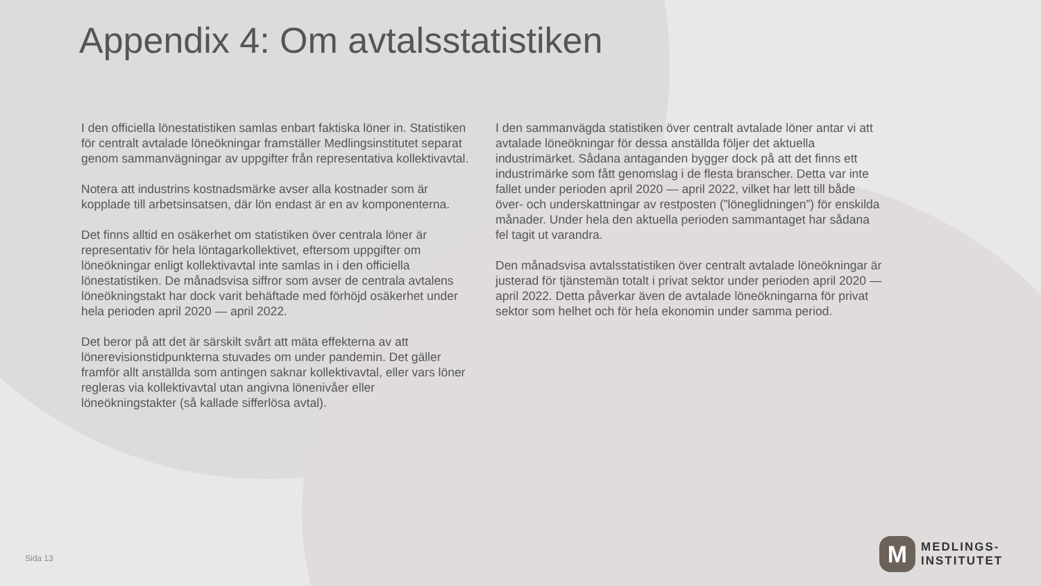Appendix 4: Om avtalsstatistiken
I den officiella lönestatistiken samlas enbart faktiska löner in. Statistiken för centralt avtalade löneökningar framställer Medlingsinstitutet separat genom sammanvägningar av uppgifter från representativa kollektivavtal.
Notera att industrins kostnadsmärke avser alla kostnader som är kopplade till arbetsinsatsen, där lön endast är en av komponenterna.
Det finns alltid en osäkerhet om statistiken över centrala löner är representativ för hela löntagarkollektivet, eftersom uppgifter om löneökningar enligt kollektivavtal inte samlas in i den officiella lönestatistiken. De månadsvisa siffror som avser de centrala avtalens löneökningstakt har dock varit behäftade med förhöjd osäkerhet under hela perioden april 2020 — april 2022.
Det beror på att det är särskilt svårt att mäta effekterna av att lönerevisionstidpunkterna stuvades om under pandemin. Det gäller framför allt anställda som antingen saknar kollektivavtal, eller vars löner regleras via kollektivavtal utan angivna lönenivåer eller löneökningstakter (så kallade sifferlösa avtal).
I den sammanvägda statistiken över centralt avtalade löner antar vi att avtalade löneökningar för dessa anställda följer det aktuella industrimärket. Sådana antaganden bygger dock på att det finns ett industrimärke som fått genomslag i de flesta branscher. Detta var inte fallet under perioden april 2020 — april 2022, vilket har lett till både över- och underskattningar av restposten (”löneglidningen”) för enskilda månader. Under hela den aktuella perioden sammantaget har sådana fel tagit ut varandra.
Den månadsvisa avtalsstatistiken över centralt avtalade löneökningar är justerad för tjänstemän totalt i privat sektor under perioden april 2020 — april 2022. Detta påverkar även de avtalade löneökningarna för privat sektor som helhet och för hela ekonomin under samma period.
Sida 13
M
MEDLINGS-
INSTITUTET